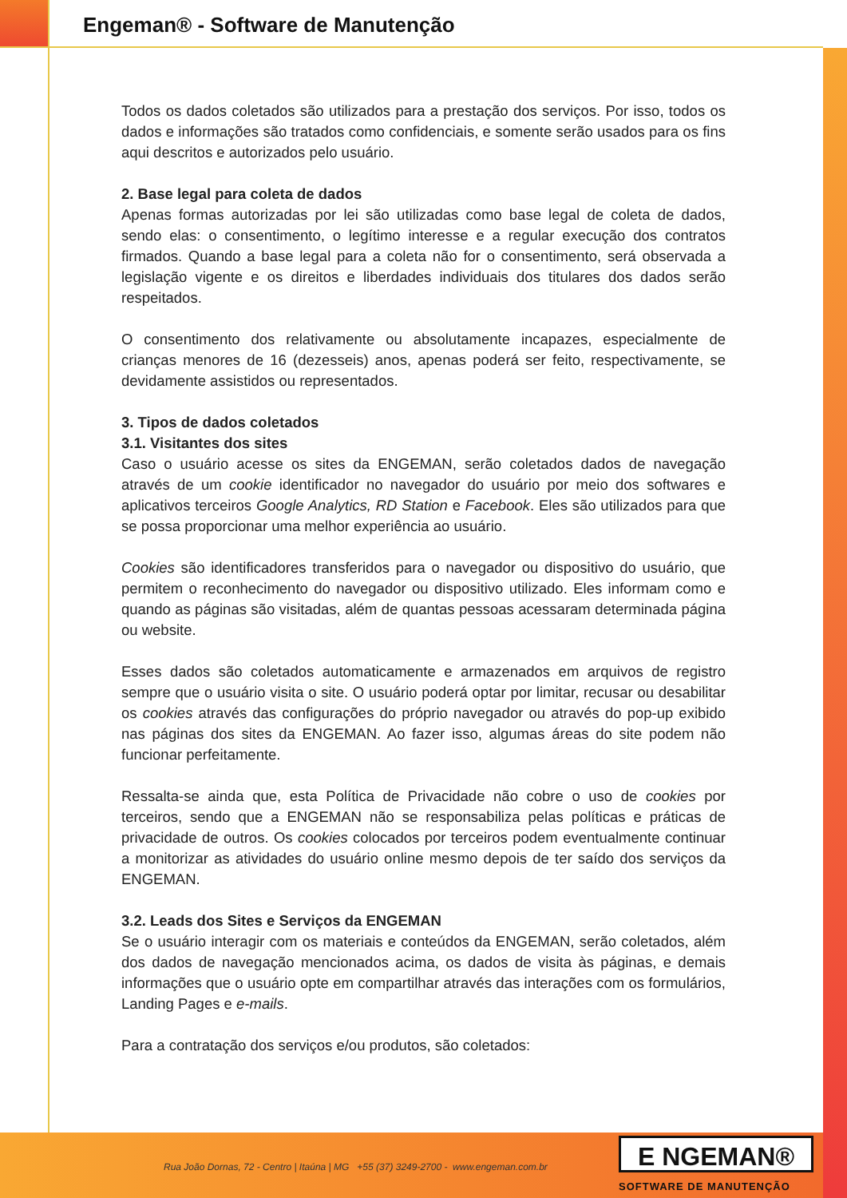Engeman® - Software de Manutenção
Todos os dados coletados são utilizados para a prestação dos serviços. Por isso, todos os dados e informações são tratados como confidenciais, e somente serão usados para os fins aqui descritos e autorizados pelo usuário.
2. Base legal para coleta de dados
Apenas formas autorizadas por lei são utilizadas como base legal de coleta de dados, sendo elas: o consentimento, o legítimo interesse e a regular execução dos contratos firmados. Quando a base legal para a coleta não for o consentimento, será observada a legislação vigente e os direitos e liberdades individuais dos titulares dos dados serão respeitados.
O consentimento dos relativamente ou absolutamente incapazes, especialmente de crianças menores de 16 (dezesseis) anos, apenas poderá ser feito, respectivamente, se devidamente assistidos ou representados.
3. Tipos de dados coletados
3.1. Visitantes dos sites
Caso o usuário acesse os sites da ENGEMAN, serão coletados dados de navegação através de um cookie identificador no navegador do usuário por meio dos softwares e aplicativos terceiros Google Analytics, RD Station e Facebook. Eles são utilizados para que se possa proporcionar uma melhor experiência ao usuário.
Cookies são identificadores transferidos para o navegador ou dispositivo do usuário, que permitem o reconhecimento do navegador ou dispositivo utilizado. Eles informam como e quando as páginas são visitadas, além de quantas pessoas acessaram determinada página ou website.
Esses dados são coletados automaticamente e armazenados em arquivos de registro sempre que o usuário visita o site. O usuário poderá optar por limitar, recusar ou desabilitar os cookies através das configurações do próprio navegador ou através do pop-up exibido nas páginas dos sites da ENGEMAN. Ao fazer isso, algumas áreas do site podem não funcionar perfeitamente.
Ressalta-se ainda que, esta Política de Privacidade não cobre o uso de cookies por terceiros, sendo que a ENGEMAN não se responsabiliza pelas políticas e práticas de privacidade de outros. Os cookies colocados por terceiros podem eventualmente continuar a monitorizar as atividades do usuário online mesmo depois de ter saído dos serviços da ENGEMAN.
3.2. Leads dos Sites e Serviços da ENGEMAN
Se o usuário interagir com os materiais e conteúdos da ENGEMAN, serão coletados, além dos dados de navegação mencionados acima, os dados de visita às páginas, e demais informações que o usuário opte em compartilhar através das interações com os formulários, Landing Pages e e-mails.
Para a contratação dos serviços e/ou produtos, são coletados:
Rua João Dornas, 72 - Centro | Itaúna | MG +55 (37) 3249-2700 - www.engeman.com.br
E NGEMAN®
SOFTWARE DE MANUTENÇÃO